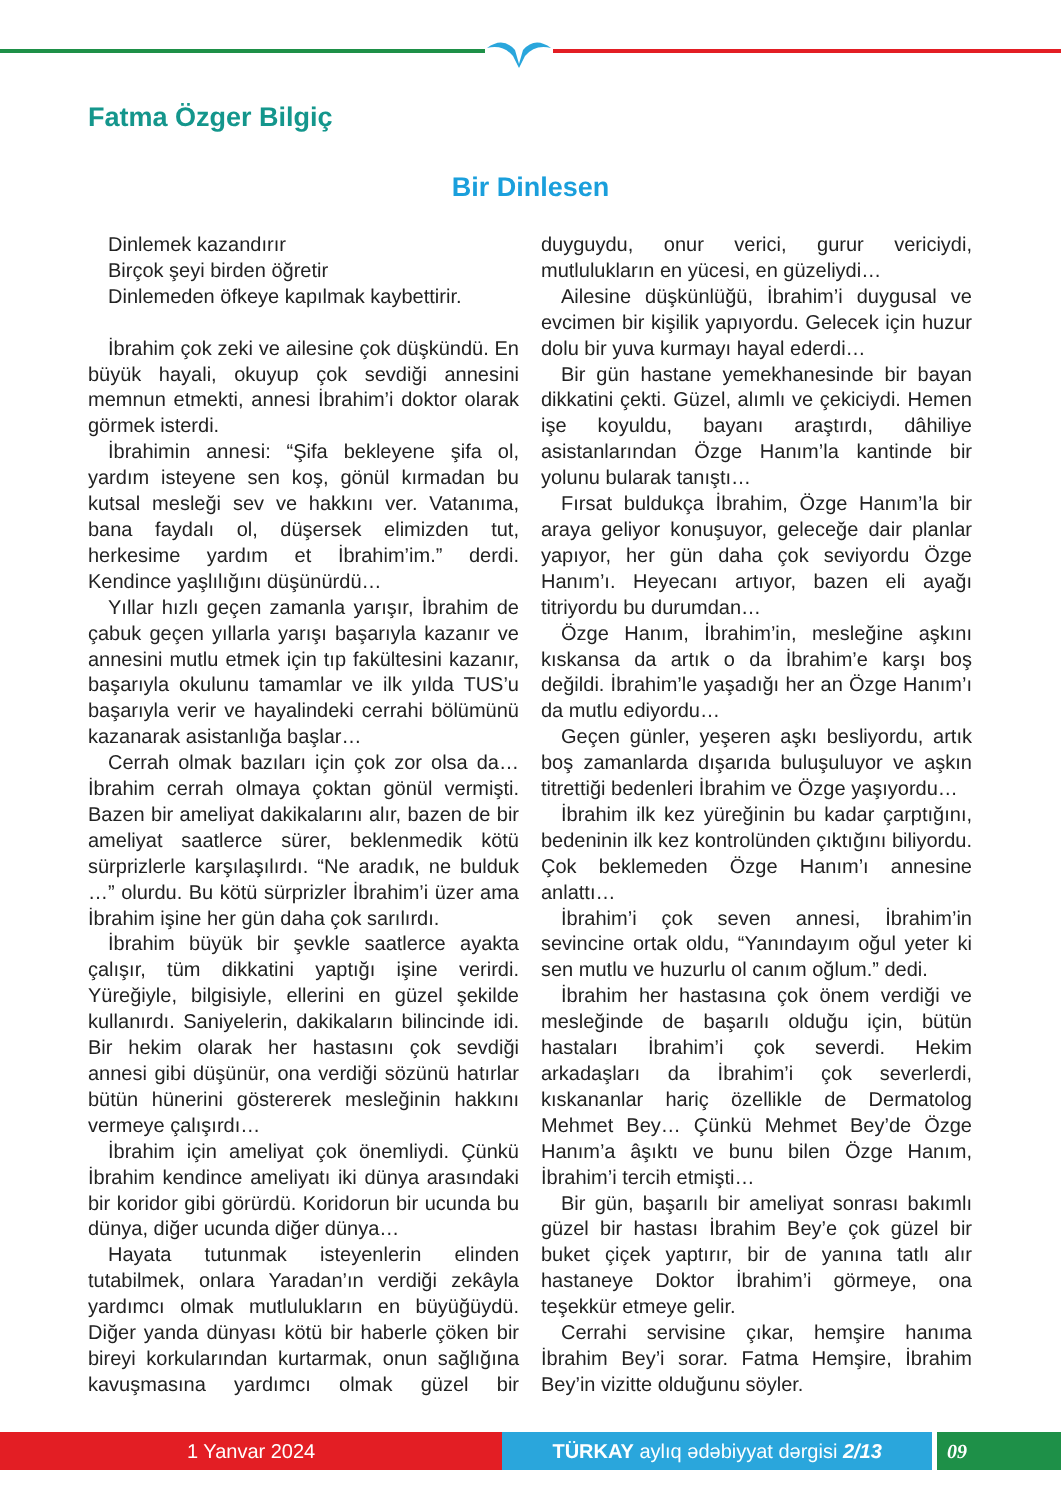Fatma Özger Bilgiç
Bir Dinlesen
Dinlemek kazandırır
Birçok şeyi birden öğretir
Dinlemeden öfkeye kapılmak kaybettirir.
İbrahim çok zeki ve ailesine çok düşkündü. En büyük hayali, okuyup çok sevdiği annesini memnun etmekti, annesi İbrahim’i doktor olarak görmek isterdi.
İbrahimin annesi: “Şifa bekleyene şifa ol, yardım isteyene sen koş, gönül kırmadan bu kutsal mesleği sev ve hakkını ver. Vatanıma, bana faydalı ol, düşersek elimizden tut, herkesime yardım et İbrahim’im.” derdi. Kendince yaşlılığını düşünürdü…
Yıllar hızlı geçen zamanla yarışır, İbrahim de çabuk geçen yıllarla yarışı başarıyla kazanır ve annesini mutlu etmek için tıp fakültesini kazanır, başarıyla okulunu tamamlar ve ilk yılda TUS’u başarıyla verir ve hayalindeki cerrahi bölümünü kazanarak asistanlığa başlar…
Cerrah olmak bazıları için çok zor olsa da… İbrahim cerrah olmaya çoktan gönül vermişti. Bazen bir ameliyat dakikalarını alır, bazen de bir ameliyat saatlerce sürer, beklenmedik kötü sürprizlerle karşılaşılırdı. “Ne aradık, ne bulduk …” olurdu. Bu kötü sürprizler İbrahim’i üzer ama İbrahim işine her gün daha çok sarılırdı.
İbrahim büyük bir şevkle saatlerce ayakta çalışır, tüm dikkatini yaptığı işine verirdi. Yüreğiyle, bilgisiyle, ellerini en güzel şekilde kullanırdı. Saniyelerin, dakikaların bilincinde idi. Bir hekim olarak her hastasını çok sevdiği annesi gibi düşünür, ona verdiği sözünü hatırlar bütün hünerini göstererek mesleğinin hakkını vermeye çalışırdı…
İbrahim için ameliyat çok önemliydi. Çünkü İbrahim kendince ameliyatı iki dünya arasındaki bir koridor gibi görürdü. Koridorun bir ucunda bu dünya, diğer ucunda diğer dünya…
Hayata tutunmak isteyenlerin elinden tutabilmek, onlara Yaradan’ın verdiği zekâyla yardımcı olmak mutlulukların en büyüğüydü. Diğer yanda dünyası kötü bir haberle çöken bir bireyi korkularından kurtarmak, onun sağlığına kavuşmasına yardımcı olmak güzel bir duyguydu, onur verici, gurur vericiydi, mutlulukların en yücesi, en güzeliydi…
Ailesine düşkünlüğü, İbrahim’i duygusal ve evcimen bir kişilik yapıyordu. Gelecek için huzur dolu bir yuva kurmayı hayal ederdi…
Bir gün hastane yemekhanesinde bir bayan dikkatini çekti. Güzel, alımlı ve çekiciydi. Hemen işe koyuldu, bayanı araştırdı, dâhiliye asistanlarından Özge Hanım’la kantinde bir yolunu bularak tanıştı…
Fırsat buldukça İbrahim, Özge Hanım’la bir araya geliyor konuşuyor, geleceğe dair planlar yapıyor, her gün daha çok seviyordu Özge Hanım’ı. Heyecanı artıyor, bazen eli ayağı titriyordu bu durumdan…
Özge Hanım, İbrahim’in, mesleğine aşkını kıskansa da artık o da İbrahim’e karşı boş değildi. İbrahim’le yaşadığı her an Özge Hanım’ı da mutlu ediyordu…
Geçen günler, yeşeren aşkı besliyordu, artık boş zamanlarda dışarıda buluşuluyor ve aşkın titrettiği bedenleri İbrahim ve Özge yaşıyordu…
İbrahim ilk kez yüreğinin bu kadar çarptığını, bedeninin ilk kez kontrolünden çıktığını biliyordu. Çok beklemeden Özge Hanım’ı annesine anlattı…
İbrahim’i çok seven annesi, İbrahim’in sevincine ortak oldu, “Yanındayım oğul yeter ki sen mutlu ve huzurlu ol canım oğlum.” dedi.
İbrahim her hastasına çok önem verdiği ve mesleğinde de başarılı olduğu için, bütün hastaları İbrahim’i çok severdi. Hekim arkadaşları da İbrahim’i çok severlerdi, kıskananlar hariç özellikle de Dermatolog Mehmet Bey… Çünkü Mehmet Bey’de Özge Hanım’a âşıktı ve bunu bilen Özge Hanım, İbrahim’i tercih etmişti…
Bir gün, başarılı bir ameliyat sonrası bakımlı güzel bir hastası İbrahim Bey’e çok güzel bir buket çiçek yaptırır, bir de yanına tatlı alır hastaneye Doktor İbrahim’i görmeye, ona teşekkür etmeye gelir.
Cerrahi servisine çıkar, hemşire hanıma İbrahim Bey’i sorar. Fatma Hemşire, İbrahim Bey’in vizitte olduğunu söyler.
1 Yanvar 2024 TÜRKAY aylıq ədəbiyyat dərgisi 2/13 09